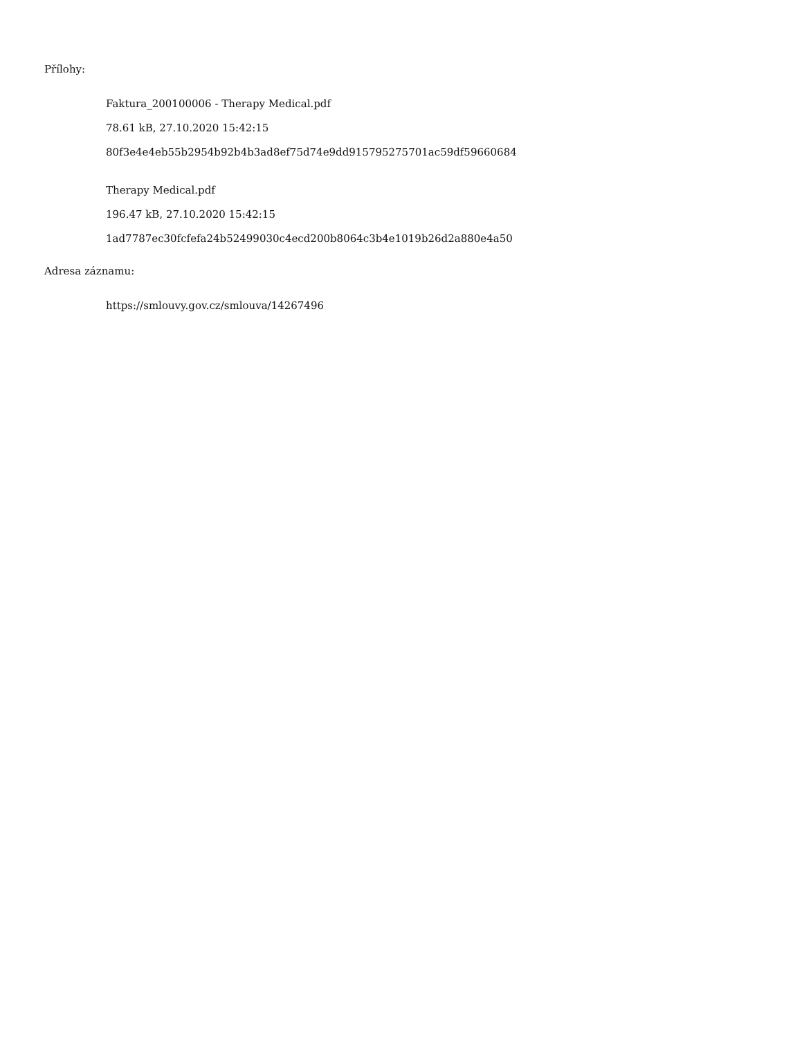Přílohy:
Faktura_200100006 - Therapy Medical.pdf
78.61 kB, 27.10.2020 15:42:15
80f3e4e4eb55b2954b92b4b3ad8ef75d74e9dd915795275701ac59df59660684
Therapy Medical.pdf
196.47 kB, 27.10.2020 15:42:15
1ad7787ec30fcfefa24b52499030c4ecd200b8064c3b4e1019b26d2a880e4a50
Adresa záznamu:
https://smlouvy.gov.cz/smlouva/14267496